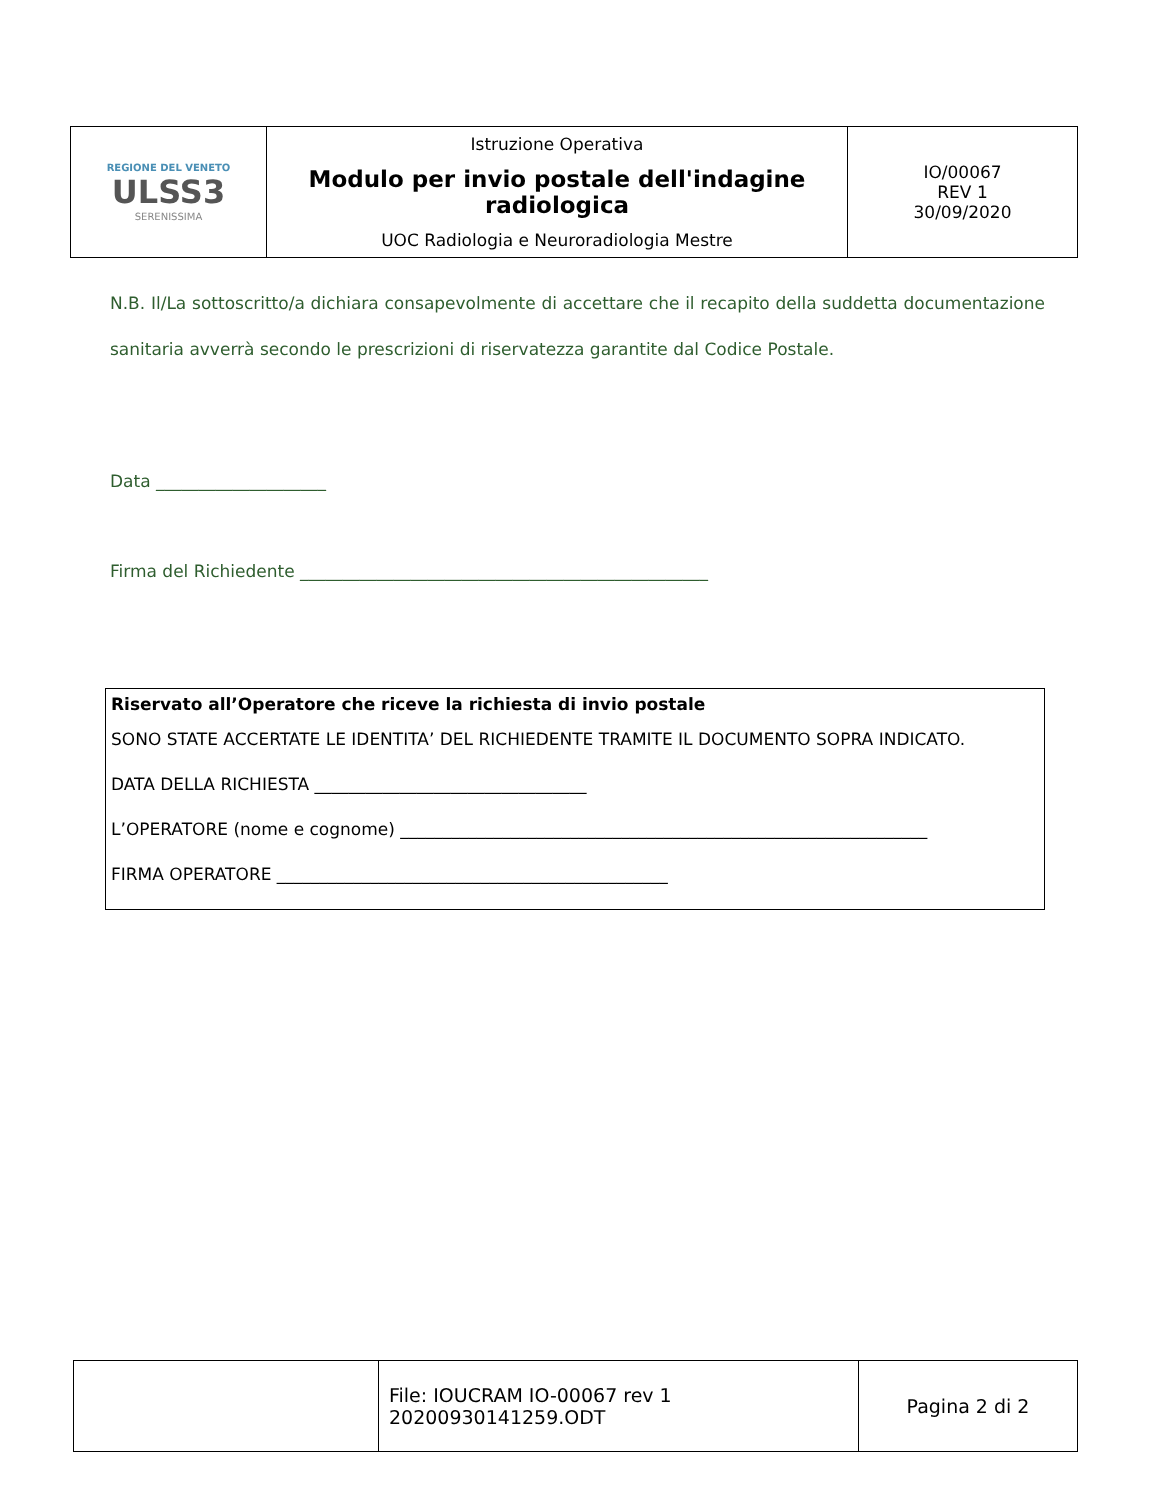| REGIONE DEL VENETO ULSS3 SERENISSIMA | Istruzione Operativa Modulo per invio postale dell'indagine radiologica UOC Radiologia e Neuroradiologia Mestre | IO/00067 REV 1 30/09/2020 |
N.B. Il/La sottoscritto/a dichiara consapevolmente di accettare che il recapito della suddetta documentazione sanitaria avverrà secondo le prescrizioni di riservatezza garantite dal Codice Postale.
Data ____________________
Firma del Richiedente ________________________________________________
Riservato all’Operatore che riceve la richiesta di invio postale
SONO STATE ACCERTATE LE IDENTITA’ DEL RICHIEDENTE TRAMITE IL DOCUMENTO SOPRA INDICATO.
DATA DELLA RICHIESTA ________________________________
L’OPERATORE (nome e cognome) ______________________________________________________________
FIRMA OPERATORE ______________________________________________
| | File: IOUCRAM IO-00067 rev 1 20200930141259.ODT | Pagina 2 di 2 |